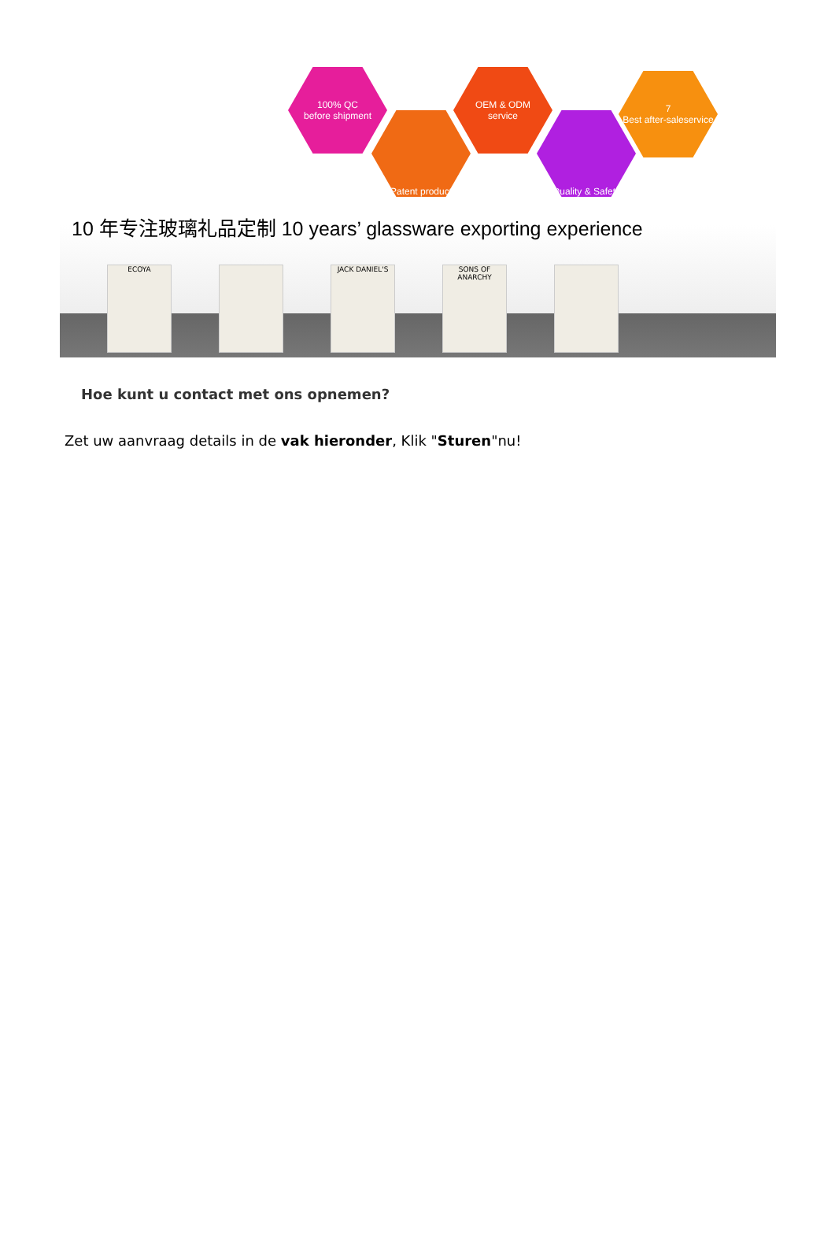100% QC
before shipment
Patent product
OEM & ODM
service
Quality & Safety
7
Best after-saleservice
10 年专注玻璃礼品定制 10 years’ glassware exporting experience
ECOYA JACK DANIEL'S SONS OF ANARCHY
Hoe kunt u contact met ons opnemen?
Zet uw aanvraag details in de vak hieronder, Klik "Sturen"nu!